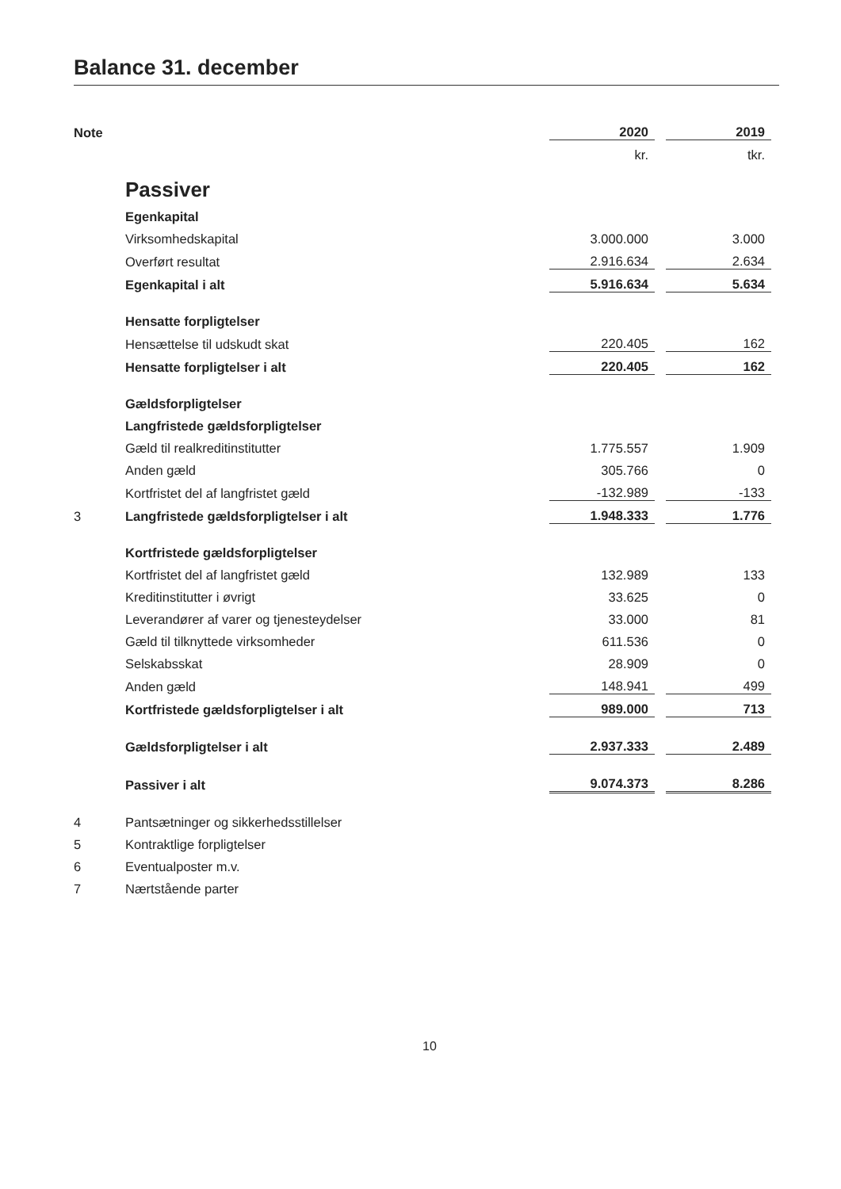Balance 31. december
| Note | | 2020 | | 2019 |
| | | kr. | | tkr. |
| | Passiver | | | |
| | Egenkapital | | | |
| | Virksomhedskapital | 3.000.000 | | 3.000 |
| | Overført resultat | 2.916.634 | | 2.634 |
| | Egenkapital i alt | 5.916.634 | | 5.634 |
| | Hensatte forpligtelser | | | |
| | Hensættelse til udskudt skat | 220.405 | | 162 |
| | Hensatte forpligtelser i alt | 220.405 | | 162 |
| | Gældsforpligtelser | | | |
| | Langfristede gældsforpligtelser | | | |
| | Gæld til realkreditinstitutter | 1.775.557 | | 1.909 |
| | Anden gæld | 305.766 | | 0 |
| | Kortfristet del af langfristet gæld | -132.989 | | -133 |
| 3 | Langfristede gældsforpligtelser i alt | 1.948.333 | | 1.776 |
| | Kortfristede gældsforpligtelser | | | |
| | Kortfristet del af langfristet gæld | 132.989 | | 133 |
| | Kreditinstitutter i øvrigt | 33.625 | | 0 |
| | Leverandører af varer og tjenesteydelser | 33.000 | | 81 |
| | Gæld til tilknyttede virksomheder | 611.536 | | 0 |
| | Selskabsskat | 28.909 | | 0 |
| | Anden gæld | 148.941 | | 499 |
| | Kortfristede gældsforpligtelser i alt | 989.000 | | 713 |
| | Gældsforpligtelser i alt | 2.937.333 | | 2.489 |
| | Passiver i alt | 9.074.373 | | 8.286 |
| 4 | Pantsætninger og sikkerhedsstillelser | | | |
| 5 | Kontraktlige forpligtelser | | | |
| 6 | Eventualposter m.v. | | | |
| 7 | Nærtstående parter | | | |
10